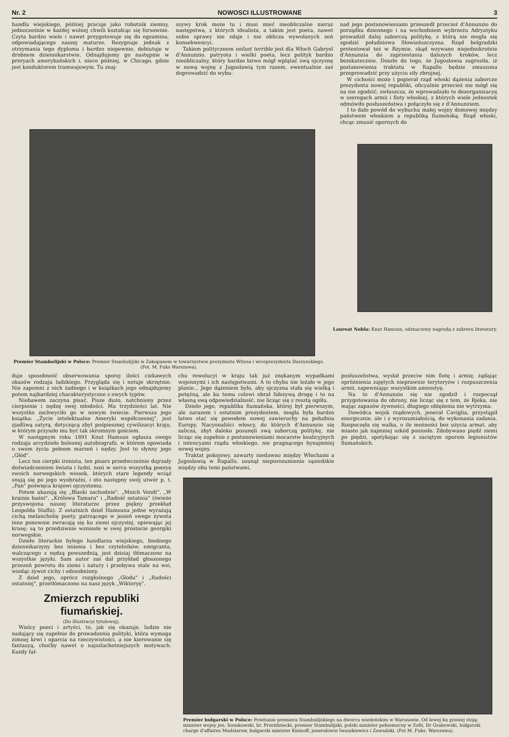Nr. 2 NOWOSCI ILLUSTROWANE 3
handlu wiejskiego, później pracuje jako robotnik ziemny, jednocześnie w każdej wolnej chwili kształcąc się forsownie. Czyta bardzo wiele i nawet przygotowuje się do egzaminu, odpowiadającego naszej maturze. Rezygnuje jednak z otrzymania tego dyplomu i bardzo niepewnie, debiutuje w drobnem dziennikarstwie. Odnajdujemy go następnie w preryach amerykańskich i, nieco później, w Chicago, gdzie jest konduktorem tramwajowym. Tu znaj-
szywy krok może tu i musi mieć nieobliczalne nieraz następstwa, z których idealista, a takim jest poeta, nawet sobie sprawy nie zdaje i nie oblicza wywołanych zeń konsekwencyi.
Takiem politycznem enfant terrible jest dla Włoch Gabryel d'Annunzio, patryota i wielki poeta, lecz polityk bardzo nieobliczalny, który bardzo łatwo mógł wplątać swą ojczyznę w nową wojnę z Jugosławią tym razem, ewentualnie zaś doprowadzić do wybu-
nad jego postanowieniami przeszedł przecież d'Annunzio do porządku dziennego i na wschodniem wybrzeżu Adryatyku prowadził dalej zaborczą politykę, z którą nie mogła się zgodzić południowa Słowiańszczyzna. Rząd belgradzki protestował też w Rzymie, skąd wzywano niejednokrotnie d'Annunzia do zaprzestania dalszych kroków, lecz bezskutecznie. Doszło do tego, że Jugosławia zagroziła, iż postanowienia traktatu w Rapallo będzie zmuszona przeprowadzić przy użyciu siły zbrojnej.
W cichości może i popierał rząd włoski dążenia zaborcze prezydenta nowej republiki, oficyalnie przecież nie mógł się na nie zgodzić, zwłaszcza, że wprowadzało to dezorganizacyę w szeregach armii i floty włoskiej, z których wiele jednostek odmówiło posłuszeństwa i połączyło się z d'Annunziem.
I to dało powód do wybuchu małej wojny domowej między państwem włoskiem a republiką fiumeńską. Rząd włoski, chcąc zmusić opornych do
Premier Stambulijski w Polsce: Premier Stambulijski w Zakopanem w towarzystwie prezydenta Witosa i wiceprezydenta Daszynskiego. (Fot. M. Fuks Warszawa).
Laureat Nobla: Knut Hamsun, odznaczony nagrodą z zakresu literatury.
duje sposobność obserwowania sporej ilości ciekawych okazów rodzaju ludzkiego. Przygląda się i notuje skrzętnie. Nie zapomni z nich żadnego i w książkach jego odnajdujemy potem najbardziej charakterystyczne z owych typów.
Niebawem zaczyna pisać. Pisze dużo, natchniony przez cierpienie i nędzę swej młodości. Ma trzydzieści lat. Nie wszystko zachwyciło go w nowym świecie. Pierwsza jego książka: „Życie intelektualne Ameryki współczesnej", jest zjadliwą satyrą, dotyczącą zbyt pośpiesznej cywilizacyi kraju, w którym przyszło mu być tak skromnym gościem.
W następnym roku 1891 Knut Hamsun ogłasza swego rodzaju arcydzieło bolesnej autobiografii, w którem opowiada o swem życiu pełnem marzeń i nędzy. Jest to słynny jego „Głód".
Lecz ten cierpki ironista, ten pisarz przedwcześnie dojrzały doświadczeniem świata i ludzi, nosi w sercu wszystką poezyę swoich norwegskich wiosek, których stare legendy wciąż snują się po jego wyobraźni, i oto następny swój utwór p. t. „Pan" poświęca krajowi ojczystemu.
Potem ukazują się „Blaski zachodnie", „Mnich Vendt", „W krainie baśni", „Królowa Tamara" i „Radość ostatnia" (świeżo przyswojona naszej literaturze przez piękny przekład Leopolda Staffa). Z ostatnich dzieł Hamsuna jedne wyrażają cichą melancholię poety, patrzącego w jesień swego żywota inne ponownie zwracają się ku ziemi ojczystej, opiewając jej krasę; są to przedziwnie wzniosłe w swej prostocie georgiki norwegskie.
Dzieło literackie byłego handlarza wiejskiego, biednego dziennikarzyny bez imienia i bez czytelników, emigranta, walczącego z nędzą powszednią, jest dzisiaj tłómaczone na wszystkie języki. Sam autor zaś dał przykład głoszonego przezeń powrotu do ziemi i natury i przebywa stale na wsi, wiodąc żywot cichy i odosobniony.
Z dzieł jego, oprócz rozgłośnego „Głodu" i „Radości ostatniej", przetłómaczono na nasz język „Wiktoryę".
Zmierzch republiki fiumańskiej.
(Do illustracyi tytułowej).
Wielcy poeci i artyści, to, jak się okazuje, ludzie nie nadający się zupełnie do prowadzenia polityki, która wymaga zimnej krwi i oparcia na rzeczywistości, a nie kierowanie się fantazyą, choćby nawet o najszlachetniejszych motywach. Każdy fał-
chu rewolucyi w kraju tak już znękanym wypadkami wojennymi i ich następstwami. A to chyba nie leżało w jego planie... Jego dążeniem było, aby ojczyzna stała się wielką i potężną, ale ku temu celowi obrał fałszywą drogę i to na własną swą odpowiedzialność, nie licząc się z resztą ogółu.
Dzieło jego, republika fiumańska, której był pierwszym, ale zarazem i ostatnim prezydentem, mogła była bardzo łatwo stać się powodem nowej zawieruchy na południu Europy. Nacyonaliści włoscy, do których d'Annunzio się zalicza, zbyt daleko posunęli swą zaborczą politykę, nie licząc się zupełnie z postanowieniami mocarstw koalicyjnych i intencyami rządu włoskiego, nie pragnącego bynajmniej nowej wojny.
Traktat pokojowy, zawarty niedawno między Włochami a Jugosławią w Rapallo, usunął nieporozumienie sąsiedzkie między obu temi państwami,
posłuszeństwa, wysłał przeciw nim flotę i armię, żądając opróżnienia zajętych nieprawnie terytoryów i rozpuszczenia armii, zapewniając wszystkim amnestyę.
Na to d'Annunzio się nie zgodził i rozpoczął przygotowania do obrony, nie licząc się z tem, że Rjeka, nie mając zapasów żywności, długiego oblężenia nie wytrzyma.
Dowódca wojsk rządowych, jenerał Caviglia, przystąpił energicznie, ale i z wyrozumiałością, do wykonania zadania. Rozpoczęła się walka, o ile możności bez użycia armat, aby miasto jak najmniej szkód poniosło. Zdobywano piędź ziemi po piędzi, spotykając się z zaciętym oporem legionistów fiumańskich.
Premier bułgarski w Polsce: Powitanie premiera Stambulijskiego na dworcu wiedeńskim w Warszawie. Od lewej ku prawej stoją: minister wojny jen. Sosnkowski, br. Przeździecki, premier Stambulijski, polski minister pełnomocny w Zofii, Dr Grabowski, bułgarski charge d'affaires Madziarow, bułgarski minister Kisinoff, jenerałowie Iwaszkiewicz i Zawadzki. (Fot M. Fuks, Warszawa).